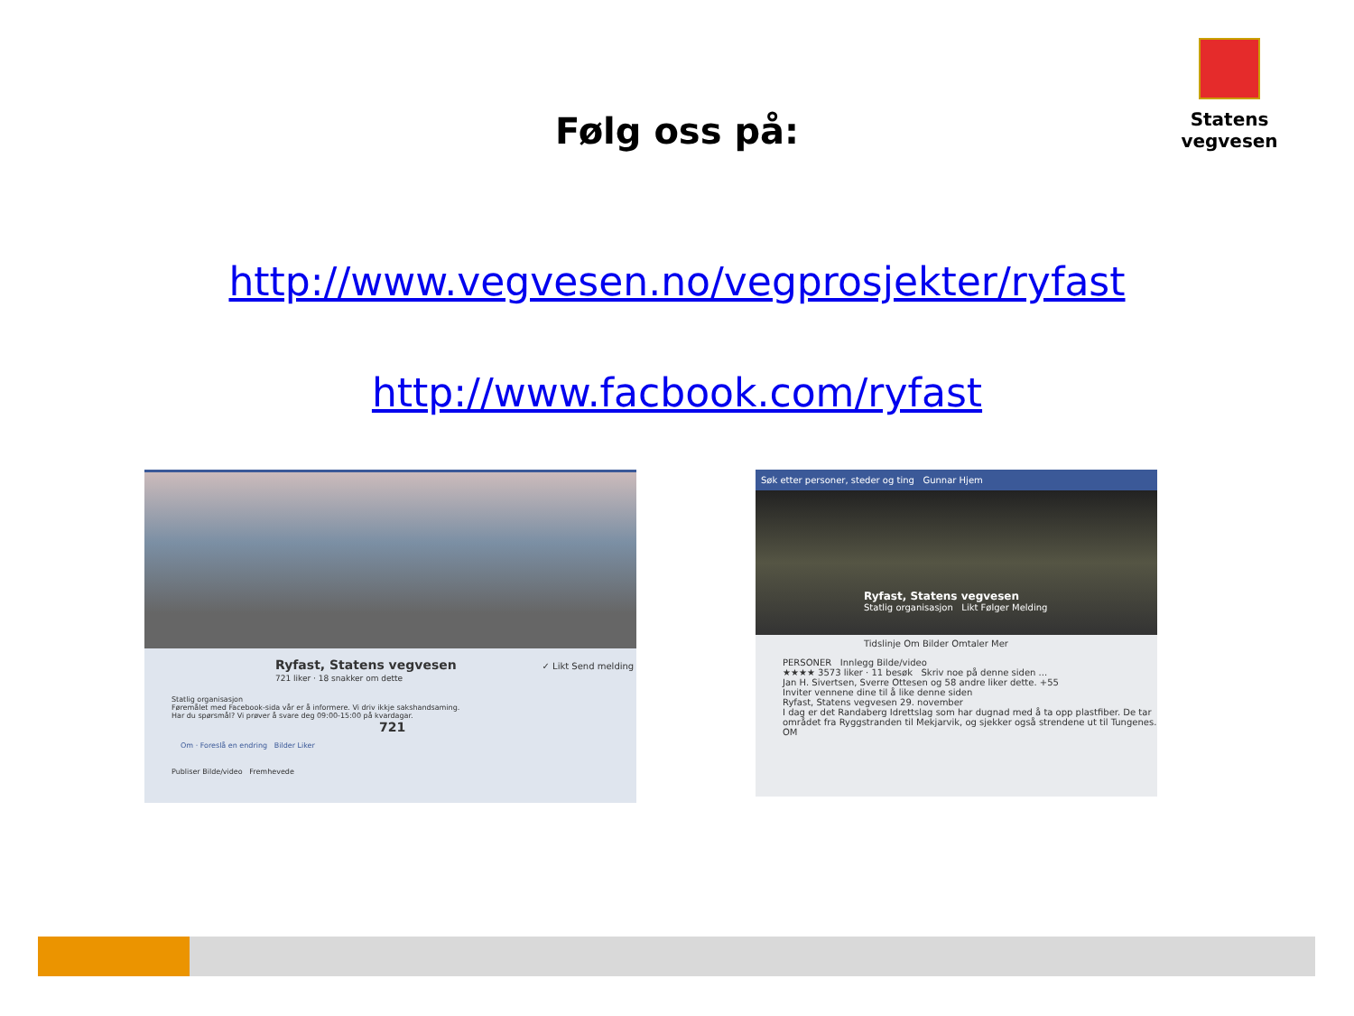Statens vegvesen
Følg oss på:
http://www.vegvesen.no/vegprosjekter/ryfast
http://www.facbook.com/ryfast
Ryfast, Statens vegvesen ✓ Likt Send melding
721 liker · 18 snakker om dette
Statlig organisasjon
Føremålet med Facebook-sida vår er å informere. Vi driv ikkje sakshandsaming.
Har du spørsmål? Vi prøver å svare deg 09:00-15:00 på kvardagar. 721
Om · Foreslå en endring Bilder Liker
Publiser Bilde/video Fremhevede
Søk etter personer, steder og ting Gunnar Hjem
Ryfast, Statens vegvesen
Statlig organisasjon Likt Følger Melding
Tidslinje Om Bilder Omtaler Mer
PERSONER Innlegg Bilde/video
★★★★ 3573 liker · 11 besøk Skriv noe på denne siden ...
Jan H. Sivertsen, Sverre Ottesen og 58 andre liker dette. +55
Inviter vennene dine til å like denne siden
Ryfast, Statens vegvesen 29. november
I dag er det Randaberg Idrettslag som har dugnad med å ta opp plastfiber. De tar området fra Ryggstranden til Mekjarvik, og sjekker også strendene ut til Tungenes.
OM